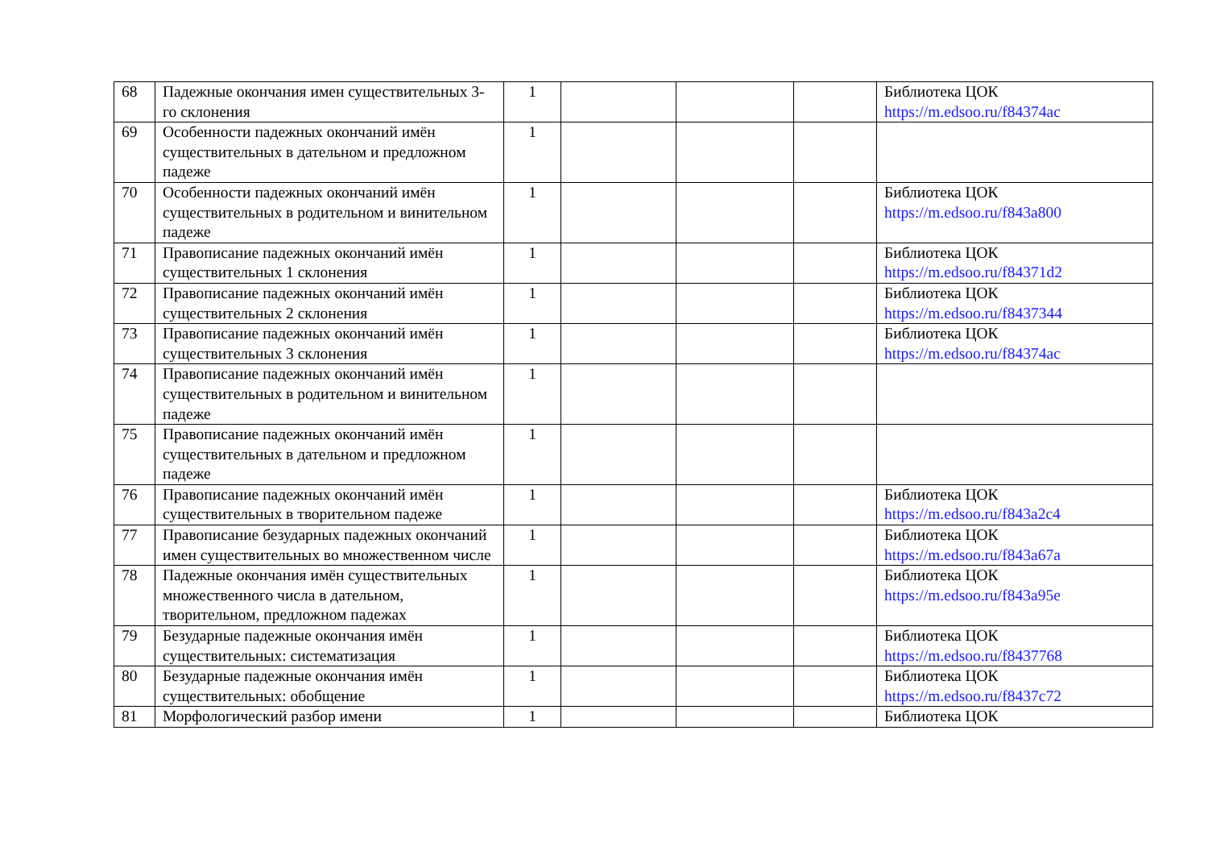| 68 | Падежные окончания имен существительных 3-го склонения | 1 | | | | Библиотека ЦОК https://m.edsoo.ru/f84374ac |
| 69 | Особенности падежных окончаний имён существительных в дательном и предложном падеже | 1 | | | | |
| 70 | Особенности падежных окончаний имён существительных в родительном и винительном падеже | 1 | | | | Библиотека ЦОК https://m.edsoo.ru/f843a800 |
| 71 | Правописание падежных окончаний имён существительных 1 склонения | 1 | | | | Библиотека ЦОК https://m.edsoo.ru/f84371d2 |
| 72 | Правописание падежных окончаний имён существительных 2 склонения | 1 | | | | Библиотека ЦОК https://m.edsoo.ru/f8437344 |
| 73 | Правописание падежных окончаний имён существительных 3 склонения | 1 | | | | Библиотека ЦОК https://m.edsoo.ru/f84374ac |
| 74 | Правописание падежных окончаний имён существительных в родительном и винительном падеже | 1 | | | | |
| 75 | Правописание падежных окончаний имён существительных в дательном и предложном падеже | 1 | | | | |
| 76 | Правописание падежных окончаний имён существительных в творительном падеже | 1 | | | | Библиотека ЦОК https://m.edsoo.ru/f843a2c4 |
| 77 | Правописание безударных падежных окончаний имен существительных во множественном числе | 1 | | | | Библиотека ЦОК https://m.edsoo.ru/f843a67a |
| 78 | Падежные окончания имён существительных множественного числа в дательном, творительном, предложном падежах | 1 | | | | Библиотека ЦОК https://m.edsoo.ru/f843a95e |
| 79 | Безударные падежные окончания имён существительных: систематизация | 1 | | | | Библиотека ЦОК https://m.edsoo.ru/f8437768 |
| 80 | Безударные падежные окончания имён существительных: обобщение | 1 | | | | Библиотека ЦОК https://m.edsoo.ru/f8437c72 |
| 81 | Морфологический разбор имени | 1 | | | | Библиотека ЦОК |